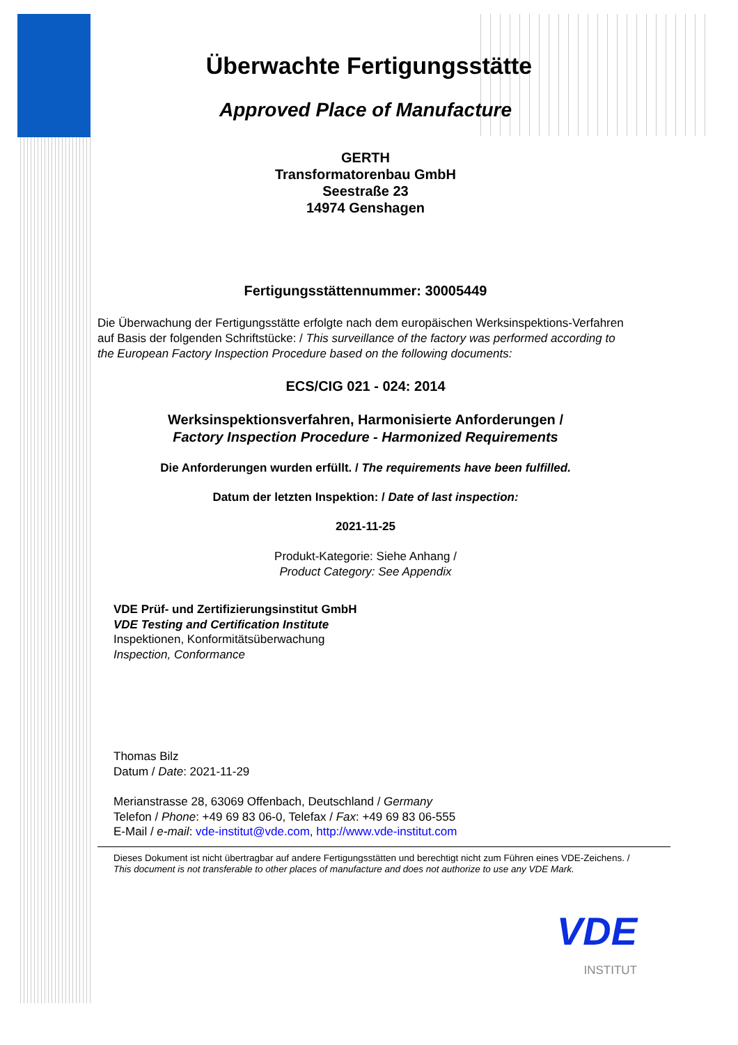Überwachte Fertigungsstätte
Approved Place of Manufacture
GERTH
Transformatorenbau GmbH
Seestraße 23
14974 Genshagen
Fertigungsstättennummer: 30005449
Die Überwachung der Fertigungsstätte erfolgte nach dem europäischen Werksinspektions-Verfahren auf Basis der folgenden Schriftstücke: / This surveillance of the factory was performed according to the European Factory Inspection Procedure based on the following documents:
ECS/CIG 021 - 024: 2014
Werksinspektionsverfahren, Harmonisierte Anforderungen /
Factory Inspection Procedure - Harmonized Requirements
Die Anforderungen wurden erfüllt. / The requirements have been fulfilled.
Datum der letzten Inspektion: / Date of last inspection:
2021-11-25
Produkt-Kategorie: Siehe Anhang /
Product Category: See Appendix
VDE Prüf- und Zertifizierungsinstitut GmbH
VDE Testing and Certification Institute
Inspektionen, Konformitätsüberwachung
Inspection, Conformance
Thomas Bilz
Datum / Date: 2021-11-29
Merianstrasse 28, 63069 Offenbach, Deutschland / Germany
Telefon / Phone: +49 69 83 06-0, Telefax / Fax: +49 69 83 06-555
E-Mail / e-mail: vde-institut@vde.com, http://www.vde-institut.com
Dieses Dokument ist nicht übertragbar auf andere Fertigungsstätten und berechtigt nicht zum Führen eines VDE-Zeichens. /
This document is not transferable to other places of manufacture and does not authorize to use any VDE Mark.
VDE
INSTITUT